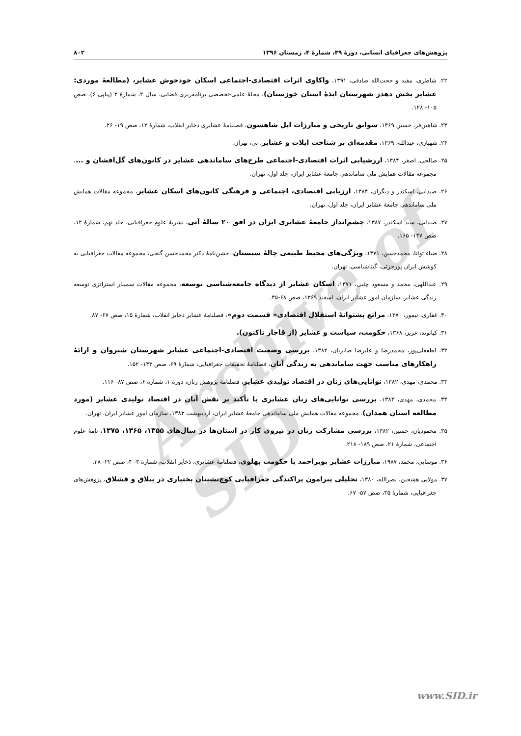Archive of SID
پژوهش‌های جغرافیای انسانی، دورۀ ۴۹، شمارۀ ۴، زمستان ۱۳۹۶ ۸۰۲
۲۲. شاطری، مفید و حجت‌الله صادقی، ۱۳۹۱، واکاوی اثرات اقتصادی-اجتماعی اسکان خودجوش عشایر، (مطالعۀ موردی: عشایر بخش دهدز شهرستان ایذۀ استان خوزستان)، مجلۀ علمی-تخصصی برنامه‌ریزی فضایی، سال ۲، شمارۀ ۲ (پیاپی ۶)، صص ۱۰۵- ۱۲۸.
۲۳. شاهین‌فر، حسین ۱۳۶۹، سوابق تاریخی و مبارزات ایل شاهسون، فصلنامۀ عشایری ذخایر انقلاب، شمارۀ ۱۲، صص ۱۹- ۲۶.
۲۴. شهبازی، عبدالله، ۱۳۶۹، مقدمه‌ای بر شناخت ایلات و عشایر، نی، تهران.
۲۵. صالحی، اصغر، ۱۳۸۴، ارزشیابی اثرات اقتصادی-اجتماعی طرح‌های ساماندهی عشایر در کانون‌های گل‌افشان و ...، مجموعه مقالات همایش ملی ساماندهی جامعۀ عشایر ایران، جلد اول، تهران.
۲۶. صیدایی، اسکندر و دیگران، ۱۳۸۴، ارزیابی اقتصادی، اجتماعی و فرهنگی کانون‌های اسکان عشایر، مجموعه مقالات همایش ملی ساماندهی جامعۀ عشایر ایران، جلد اول، تهران.
۲۷. صیدایی، سید اسکندر، ۱۳۸۷، چشم‌انداز جامعۀ عشایری ایران در افق ۲۰ سالۀ آتی، نشریۀ علوم جغرافیایی، جلد نهم، شمارۀ ۱۲، صص ۱۴۷- ۱۶۵.
۲۸. ضیاء توانا، محمدحسن، ۱۳۷۱، ویژگی‌های محیط طبیعی چالۀ سیستان، جشن‌نامۀ دکتر محمدحسن گنجی، مجموعه مقالات جغرافیایی به کوشش ایران پورجزئی، گیتاشناسی، تهران.
۲۹. عبداللهی، محمد و مسعود چلبی، ۱۳۷۱، اسکان عشایر از دیدگاه جامعه‌شناسی توسعه، مجموعه مقالات سمینار استراتژی توسعه زندگی عشایر، سازمان امور عشایر ایران، اسفند ۱۳۶۹، صص ۶۸-۴۵.
۳۰. غفاری، تیمور، ۱۳۷۰، مراتع پشتوانۀ استقلال اقتصادی« قسمت دوم»، فصلنامۀ عشایر ذخایر انقلاب، شمارۀ ۱۵، صص ۶۷- ۸۷.
۳۱. کیانوند، عزیز، ۱۳۶۸، حکومت، سیاست و عشایر (از قاجار تاکنون).
۳۲. لطفعلی‌پور، محمدرضا و علیرضا صابریان، ۱۳۸۲، بررسی وضعیت اقتصادی-اجتماعی عشایر شهرستان شیروان و ارائۀ راهکارهای مناسب جهت ساماندهی به زندگی آنان، فصلنامۀ تحقیقات جغرافیایی، شمارۀ ۶۹، صص ۱۳۳- ۱۵۲.
۳۳. محمدی، مهدی، ۱۳۸۲، توانایی‌های زنان در اقتصاد تولیدی عشایر، فصلنامۀ پژوهش زنان، دورۀ ۱، شمارۀ ۶، صص ۸۷- ۱۱۶.
۳۴. محمدی، مهدی، ۱۳۸۴، بررسی توانایی‌های زنان عشایری با تأکید بر نقش آنان در اقتصاد تولیدی عشایر (مورد مطالعه استان همدان). مجموعه مقالات همایش ملی ساماندهی جامعۀ عشایر ایران، اردیبهشت ۱۳۸۳، سازمان امور عشایر ایران، تهران.
۳۵. محمودیان، حسین، ۱۳۸۲، بررسی مشارکت زنان در نیروی کار در استان‌ها در سال‌های ۱۳۵۵، ۱۳۶۵، ۱۳۷۵، نامۀ علوم اجتماعی، شمارۀ ۲۱، صص ۱۸۹- ۲۱۸.
۳۶. موسایی، محمد، ۱۹۸۷، مبارزات عشایر بویراحمد با حکومت پهلوی، فصلنامۀ عشایری، ذخایر انقلاب، شمارۀ ۳- ۴، صص ۲۲- ۳۸.
۳۷. مولایی هشجین، نصرالله، ۱۳۸۰، تحلیلی پیرامون پراکندگی جغرافیایی کوچ‌نشینان بختیاری در ییلاق و قشلاق، پژوهش‌های جغرافیایی، شمارۀ ۳۵، صص ۵۷- ۶۷.
www.SID.ir